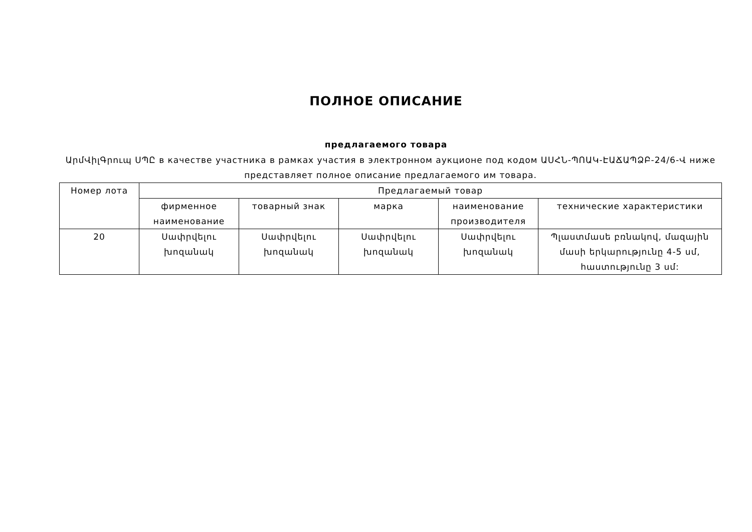ПОЛНОЕ ОПИСАНИЕ
предлагаемого товара
ԱրմՎիլԳրուպ ՍՊԸ в качестве участника в рамках участия в электронном аукционе под кодом ԱՍՀՆ-ՊՈԱԿ-ԷԱՃԱՊՁԲ-24/6-Վ ниже представляет полное описание предлагаемого им товара.
| Номер лота | Предлагаемый товар | | | | |
| --- | --- | --- | --- | --- | --- |
| | фирменное наименование | товарный знак | марка | наименование производителя | технические характеристики |
| 20 | Սափրվելու խոզանակ | Սափրվելու խոզանակ | Սափրվելու խոզանակ | Սափրվելու խոզանակ | Պլաստմասե բռնակով, մազային մասի երկարությունը 4-5 սմ, հաստությունը 3 սմ: |